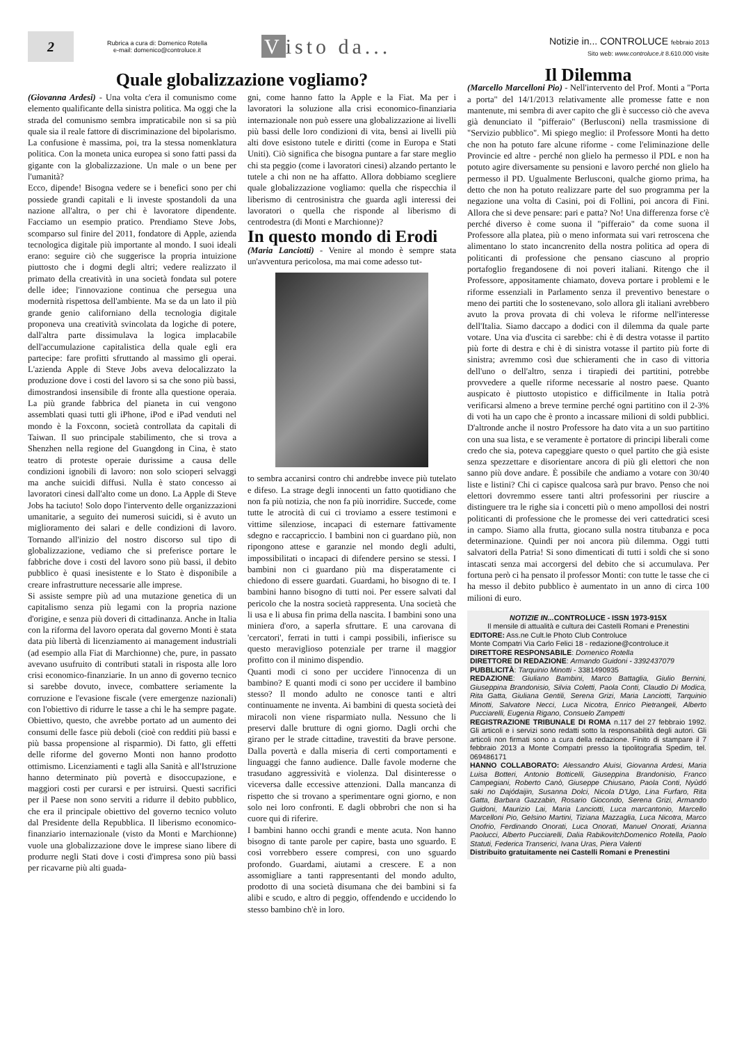2
Rubrica a cura di: Domenico Rotella
e-mail: domenico@controluce.it
Visto da...
Notizie in... CONTROLUCE febbraio 2013
Sito web: www.controluce.it 8.610.000 visite
Quale globalizzazione vogliamo?
(Giovanna Ardesi) - Una volta c'era il comunismo come elemento qualificante della sinistra politica. Ma oggi che la strada del comunismo sembra impraticabile non si sa più quale sia il reale fattore di discriminazione del bipolarismo. La confusione è massima, poi, tra la stessa nomenklatura politica. Con la moneta unica europea si sono fatti passi da gigante con la globalizzazione. Un male o un bene per l'umanità?
Ecco, dipende! Bisogna vedere se i benefici sono per chi possiede grandi capitali e li investe spostandoli da una nazione all'altra, o per chi è lavoratore dipendente. Facciamo un esempio pratico. Prendiamo Steve Jobs, scomparso sul finire del 2011, fondatore di Apple, azienda tecnologica digitale più importante al mondo. I suoi ideali erano: seguire ciò che suggerisce la propria intuizione piuttosto che i dogmi degli altri; vedere realizzato il primato della creatività in una società fondata sul potere delle idee; l'innovazione continua che persegua una modernità rispettosa dell'ambiente. Ma se da un lato il più grande genio californiano della tecnologia digitale proponeva una creatività svincolata da logiche di potere, dall'altra parte dissimulava la logica implacabile dell'accumulazione capitalistica della quale egli era partecipe: fare profitti sfruttando al massimo gli operai. L'azienda Apple di Steve Jobs aveva delocalizzato la produzione dove i costi del lavoro si sa che sono più bassi, dimostrandosi insensibile di fronte alla questione operaia. La più grande fabbrica del pianeta in cui vengono assemblati quasi tutti gli iPhone, iPod e iPad venduti nel mondo è la Foxconn, società controllata da capitali di Taiwan. Il suo principale stabilimento, che si trova a Shenzhen nella regione del Guangdong in Cina, è stato teatro di proteste operaie durissime a causa delle condizioni ignobili di lavoro: non solo scioperi selvaggi ma anche suicidi diffusi. Nulla è stato concesso ai lavoratori cinesi dall'alto come un dono. La Apple di Steve Jobs ha taciuto! Solo dopo l'intervento delle organizzazioni umanitarie, a seguito dei numerosi suicidi, si è avuto un miglioramento dei salari e delle condizioni di lavoro. Tornando all'inizio del nostro discorso sul tipo di globalizzazione, vediamo che si preferisce portare le fabbriche dove i costi del lavoro sono più bassi, il debito pubblico è quasi inesistente e lo Stato è disponibile a creare infrastrutture necessarie alle imprese.
Si assiste sempre più ad una mutazione genetica di un capitalismo senza più legami con la propria nazione d'origine, e senza più doveri di cittadinanza. Anche in Italia con la riforma del lavoro operata dal governo Monti è stata data più libertà di licenziamento ai management industriali (ad esempio alla Fiat di Marchionne) che, pure, in passato avevano usufruito di contributi statali in risposta alle loro crisi economico-finanziarie. In un anno di governo tecnico si sarebbe dovuto, invece, combattere seriamente la corruzione e l'evasione fiscale (vere emergenze nazionali) con l'obiettivo di ridurre le tasse a chi le ha sempre pagate. Obiettivo, questo, che avrebbe portato ad un aumento dei consumi delle fasce più deboli (cioè con redditi più bassi e più bassa propensione al risparmio). Di fatto, gli effetti delle riforme del governo Monti non hanno prodotto ottimismo. Licenziamenti e tagli alla Sanità e all'Istruzione hanno determinato più povertà e disoccupazione, e maggiori costi per curarsi e per istruirsi. Questi sacrifici per il Paese non sono serviti a ridurre il debito pubblico, che era il principale obiettivo del governo tecnico voluto dal Presidente della Repubblica. Il liberismo economico-finanziario internazionale (visto da Monti e Marchionne) vuole una globalizzazione dove le imprese siano libere di produrre negli Stati dove i costi d'impresa sono più bassi per ricavarne più alti guada-
gni, come hanno fatto la Apple e la Fiat. Ma per i lavoratori la soluzione alla crisi economico-finanziaria internazionale non può essere una globalizzazione ai livelli più bassi delle loro condizioni di vita, bensì ai livelli più alti dove esistono tutele e diritti (come in Europa e Stati Uniti). Ciò significa che bisogna puntare a far stare meglio chi sta peggio (come i lavoratori cinesi) alzando pertanto le tutele a chi non ne ha affatto. Allora dobbiamo scegliere quale globalizzazione vogliamo: quella che rispecchia il liberismo di centrosinistra che guarda agli interessi dei lavoratori o quella che risponde al liberismo di centrodestra (di Monti e Marchionne)?
In questo mondo di Erodi
(Maria Lanciotti) - Venire al mondo è sempre stata un'avventura pericolosa, ma mai come adesso tut-
to sembra accanirsi contro chi andrebbe invece più tutelato e difeso. La strage degli innocenti un fatto quotidiano che non fa più notizia, che non fa più inorridire. Succede, come tutte le atrocità di cui ci troviamo a essere testimoni e vittime silenziose, incapaci di esternare fattivamente sdegno e raccapriccio. I bambini non ci guardano più, non ripongono attese e garanzie nel mondo degli adulti, impossibilitati o incapaci di difendere persino se stessi. I bambini non ci guardano più ma disperatamente ci chiedono di essere guardati. Guardami, ho bisogno di te. I bambini hanno bisogno di tutti noi. Per essere salvati dal pericolo che la nostra società rappresenta. Una società che li usa e li abusa fin prima della nascita. I bambini sono una miniera d'oro, a saperla sfruttare. E una carovana di 'cercatori', ferrati in tutti i campi possibili, infierisce su questo meraviglioso potenziale per trarne il maggior profitto con il minimo dispendio.
Quanti modi ci sono per uccidere l'innocenza di un bambino? E quanti modi ci sono per uccidere il bambino stesso? Il mondo adulto ne conosce tanti e altri continuamente ne inventa. Ai bambini di questa società dei miracoli non viene risparmiato nulla. Nessuno che li preservi dalle brutture di ogni giorno. Dagli orchi che girano per le strade cittadine, travestiti da brave persone. Dalla povertà e dalla miseria di certi comportamenti e linguaggi che fanno audience. Dalle favole moderne che trasudano aggressività e violenza. Dal disinteresse o viceversa dalle eccessive attenzioni. Dalla mancanza di rispetto che si trovano a sperimentare ogni giorno, e non solo nei loro confronti. E dagli obbrobri che non si ha cuore qui di riferire.
I bambini hanno occhi grandi e mente acuta. Non hanno bisogno di tante parole per capire, basta uno sguardo. E così vorrebbero essere compresi, con uno sguardo profondo. Guardami, aiutami a crescere. E a non assomigliare a tanti rappresentanti del mondo adulto, prodotto di una società disumana che dei bambini si fa alibi e scudo, e altro di peggio, offendendo e uccidendo lo stesso bambino ch'è in loro.
Il Dilemma
(Marcello Marcelloni Pio) - Nell'intervento del Prof. Monti a "Porta a porta" del 14/1/2013 relativamente alle promesse fatte e non mantenute, mi sembra di aver capito che gli è successo ciò che aveva già denunciato il "pifferaio" (Berlusconi) nella trasmissione di "Servizio pubblico". Mi spiego meglio: il Professore Monti ha detto che non ha potuto fare alcune riforme - come l'eliminazione delle Provincie ed altre - perché non glielo ha permesso il PDL e non ha potuto agire diversamente su pensioni e lavoro perché non glielo ha permesso il PD. Ugualmente Berlusconi, qualche giorno prima, ha detto che non ha potuto realizzare parte del suo programma per la negazione una volta di Casini, poi di Follini, poi ancora di Fini. Allora che si deve pensare: pari e patta? No! Una differenza forse c'è perché diverso è come suona il "pifferaio" da come suona il Professore alla platea, più o meno informata sui vari retroscena che alimentano lo stato incancrenito della nostra politica ad opera di politicanti di professione che pensano ciascuno al proprio portafoglio fregandosene di noi poveri italiani. Ritengo che il Professore, appositamente chiamato, doveva portare i problemi e le riforme essenziali in Parlamento senza il preventivo benestare o meno dei partiti che lo sostenevano, solo allora gli italiani avrebbero avuto la prova provata di chi voleva le riforme nell'interesse dell'Italia. Siamo daccapo a dodici con il dilemma da quale parte votare. Una via d'uscita ci sarebbe: chi è di destra votasse il partito più forte di destra e chi è di sinistra votasse il partito più forte di sinistra; avremmo così due schieramenti che in caso di vittoria dell'uno o dell'altro, senza i tirapiedi dei partitini, potrebbe provvedere a quelle riforme necessarie al nostro paese. Quanto auspicato è piuttosto utopistico e difficilmente in Italia potrà verificarsi almeno a breve termine perché ogni partitino con il 2-3% di voti ha un capo che è pronto a incassare milioni di soldi pubblici. D'altronde anche il nostro Professore ha dato vita a un suo partitino con una sua lista, e se veramente è portatore di principi liberali come credo che sia, poteva capeggiare questo o quel partito che già esiste senza spezzettare e disorientare ancora di più gli elettori che non sanno più dove andare. È possibile che andiamo a votare con 30/40 liste e listini? Chi ci capisce qualcosa sarà pur bravo. Penso che noi elettori dovremmo essere tanti altri professorini per riuscire a distinguere tra le righe sia i concetti più o meno ampollosi dei nostri politicanti di professione che le promesse dei veri cattedratici scesi in campo. Siamo alla frutta, giocano sulla nostra titubanza e poca determinazione. Quindi per noi ancora più dilemma. Oggi tutti salvatori della Patria! Si sono dimenticati di tutti i soldi che si sono intascati senza mai accorgersi del debito che si accumulava. Per fortuna però ci ha pensato il professor Monti: con tutte le tasse che ci ha messo il debito pubblico è aumentato in un anno di circa 100 milioni di euro.
NOTIZIE IN... CONTROLUCE - ISSN 1973-915X
Il mensile di attualità e cultura dei Castelli Romani e Prenestini
EDITORE: Ass.ne Cult.le Photo Club Controluce
Monte Compatri Via Carlo Felici 18 - redazione@controluce.it
DIRETTORE RESPONSABILE: Domenico Rotella
DIRETTORE DI REDAZIONE: Armando Guidoni - 3392437079
PUBBLICITÀ: Tarquinio Minotti - 3381490935
REDAZIONE: Giuliano Bambini, Marco Battaglia, Giulio Bernini, Giuseppina Brandonisio, Silvia Coletti, Paola Conti, Claudio Di Modica, Rita Gatta, Giuliana Gentili, Serena Grizi, Maria Lanciotti, Tarquinio Minotti, Salvatore Necci, Luca Nicotra, Enrico Pietrangeli, Alberto Pucciarelli, Eugenia Rigano, Consuelo Zampetti
REGISTRAZIONE TRIBUNALE DI ROMA n.117 del 27 febbraio 1992. Gli articoli e i servizi sono redatti sotto la responsabilità degli autori. Gli articoli non firmati sono a cura della redazione. Finito di stampare il 7 febbraio 2013 a Monte Compatri presso la tipolitografia Spedim, tel. 069486171
HANNO COLLABORATO: Alessandro Aluisi, Giovanna Ardesi, Maria Luisa Botteri, Antonio Botticelli, Giuseppina Brandonisio, Franco Campegiani, Roberto Canò, Giuseppe Chiusano, Paola Conti, Nyùdó saki no Dajódaijin, Susanna Dolci, Nicola D'Ugo, Lina Furfaro, Rita Gatta, Barbara Gazzabin, Rosario Giocondo, Serena Grizi, Armando Guidoni, Maurizio Lai, Maria Lanciotti, Luca marcantonio, Marcello Marcelloni Pio, Gelsino Martini, Tiziana Mazzaglia, Luca Nicotra, Marco Onofrio, Ferdinando Onorati, Luca Onorati, Manuel Onorati, Arianna Paolucci, Alberto Pucciarelli, Dalia RabikovitchDomenico Rotella, Paolo Statuti, Federica Transerici, Ivana Uras, Piera Valenti
Distribuito gratuitamente nei Castelli Romani e Prenestini